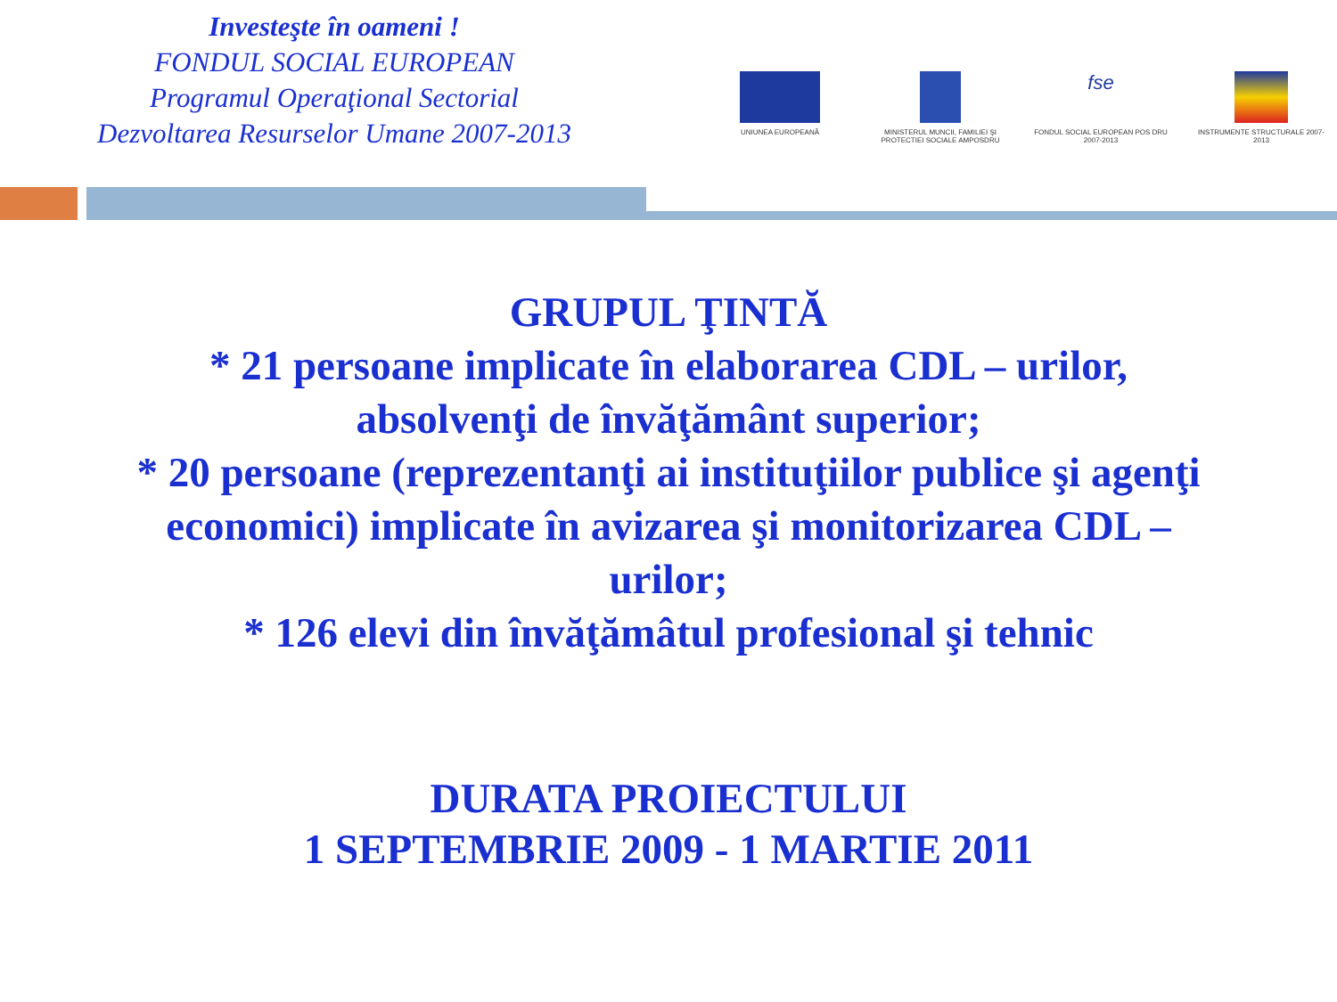Investeşte în oameni !
FONDUL SOCIAL EUROPEAN
Programul Operaţional Sectorial
Dezvoltarea Resurselor Umane 2007-2013
UNIUNEA EUROPEANĂ MINISTERUL MUNCII, FAMILIEI ŞI PROTECTIEI SOCIALE AMPOSDRU
fse
FONDUL SOCIAL EUROPEAN POS DRU 2007-2013
INSTRUMENTE STRUCTURALE 2007-2013
GRUPUL ŢINTĂ
* 21 persoane implicate în elaborarea CDL – urilor,
absolvenţi de învăţământ superior;
* 20 persoane (reprezentanţi ai instituţiilor publice şi agenţi
economici) implicate în avizarea şi monitorizarea CDL –
urilor;
* 126 elevi din învăţămâtul profesional şi tehnic
DURATA PROIECTULUI
1 SEPTEMBRIE 2009 - 1 MARTIE 2011